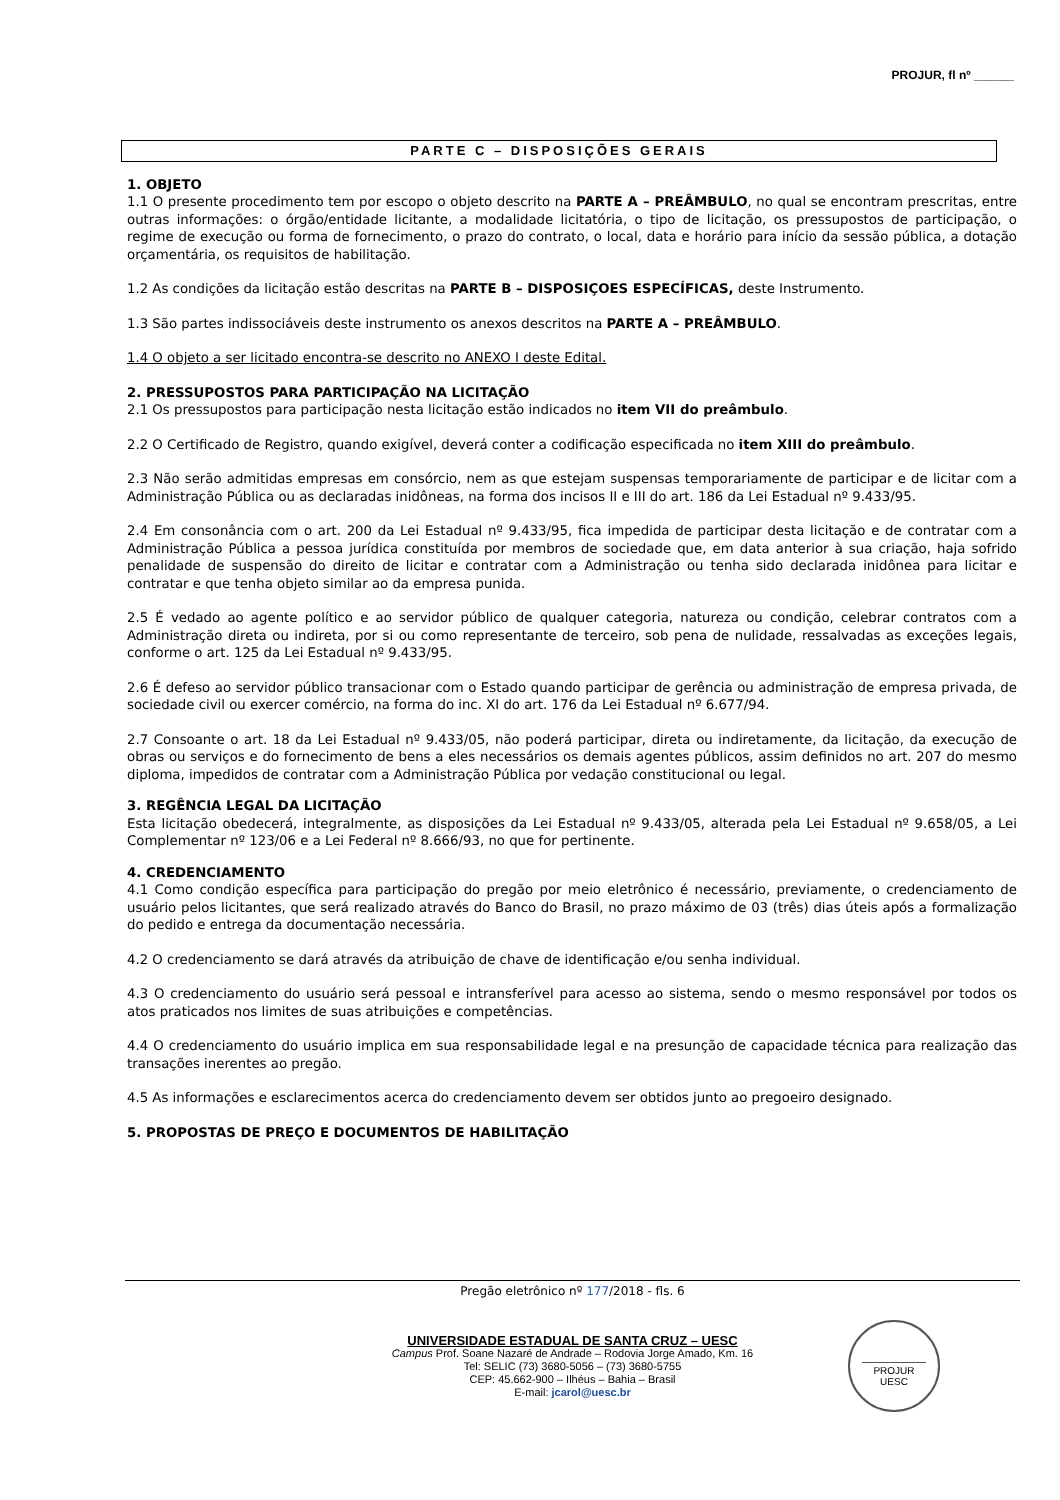PROJUR, fl nº ______
PARTE C – DISPOSIÇÕES GERAIS
1. OBJETO
1.1 O presente procedimento tem por escopo o objeto descrito na PARTE A – PREÂMBULO, no qual se encontram prescritas, entre outras informações: o órgão/entidade licitante, a modalidade licitatória, o tipo de licitação, os pressupostos de participação, o regime de execução ou forma de fornecimento, o prazo do contrato, o local, data e horário para início da sessão pública, a dotação orçamentária, os requisitos de habilitação.
1.2 As condições da licitação estão descritas na PARTE B – DISPOSIÇOES ESPECÍFICAS, deste Instrumento.
1.3 São partes indissociáveis deste instrumento os anexos descritos na PARTE A – PREÂMBULO.
1.4 O objeto a ser licitado encontra-se descrito no ANEXO I deste Edital.
2. PRESSUPOSTOS PARA PARTICIPAÇÃO NA LICITAÇÃO
2.1 Os pressupostos para participação nesta licitação estão indicados no item VII do preâmbulo.
2.2 O Certificado de Registro, quando exigível, deverá conter a codificação especificada no item XIII do preâmbulo.
2.3 Não serão admitidas empresas em consórcio, nem as que estejam suspensas temporariamente de participar e de licitar com a Administração Pública ou as declaradas inidôneas, na forma dos incisos II e III do art. 186 da Lei Estadual nº 9.433/95.
2.4 Em consonância com o art. 200 da Lei Estadual nº 9.433/95, fica impedida de participar desta licitação e de contratar com a Administração Pública a pessoa jurídica constituída por membros de sociedade que, em data anterior à sua criação, haja sofrido penalidade de suspensão do direito de licitar e contratar com a Administração ou tenha sido declarada inidônea para licitar e contratar e que tenha objeto similar ao da empresa punida.
2.5 É vedado ao agente político e ao servidor público de qualquer categoria, natureza ou condição, celebrar contratos com a Administração direta ou indireta, por si ou como representante de terceiro, sob pena de nulidade, ressalvadas as exceções legais, conforme o art. 125 da Lei Estadual nº 9.433/95.
2.6 É defeso ao servidor público transacionar com o Estado quando participar de gerência ou administração de empresa privada, de sociedade civil ou exercer comércio, na forma do inc. XI do art. 176 da Lei Estadual nº 6.677/94.
2.7 Consoante o art. 18 da Lei Estadual nº 9.433/05, não poderá participar, direta ou indiretamente, da licitação, da execução de obras ou serviços e do fornecimento de bens a eles necessários os demais agentes públicos, assim definidos no art. 207 do mesmo diploma, impedidos de contratar com a Administração Pública por vedação constitucional ou legal.
3. REGÊNCIA LEGAL DA LICITAÇÃO
Esta licitação obedecerá, integralmente, as disposições da Lei Estadual nº 9.433/05, alterada pela Lei Estadual nº 9.658/05, a Lei Complementar nº 123/06 e a Lei Federal nº 8.666/93, no que for pertinente.
4. CREDENCIAMENTO
4.1 Como condição específica para participação do pregão por meio eletrônico é necessário, previamente, o credenciamento de usuário pelos licitantes, que será realizado através do Banco do Brasil, no prazo máximo de 03 (três) dias úteis após a formalização do pedido e entrega da documentação necessária.
4.2 O credenciamento se dará através da atribuição de chave de identificação e/ou senha individual.
4.3 O credenciamento do usuário será pessoal e intransferível para acesso ao sistema, sendo o mesmo responsável por todos os atos praticados nos limites de suas atribuições e competências.
4.4 O credenciamento do usuário implica em sua responsabilidade legal e na presunção de capacidade técnica para realização das transações inerentes ao pregão.
4.5 As informações e esclarecimentos acerca do credenciamento devem ser obtidos junto ao pregoeiro designado.
5. PROPOSTAS DE PREÇO E DOCUMENTOS DE HABILITAÇÃO
Pregão eletrônico nº 177/2018 - fls. 6
UNIVERSIDADE ESTADUAL DE SANTA CRUZ – UESC
Campus Prof. Soane Nazaré de Andrade – Rodovia Jorge Amado, Km. 16
Tel: SELIC (73) 3680-5056 – (73) 3680-5755
CEP: 45.662-900 – Ilhéus – Bahia – Brasil
E-mail: jcarol@uesc.br
PROJUR
UESC